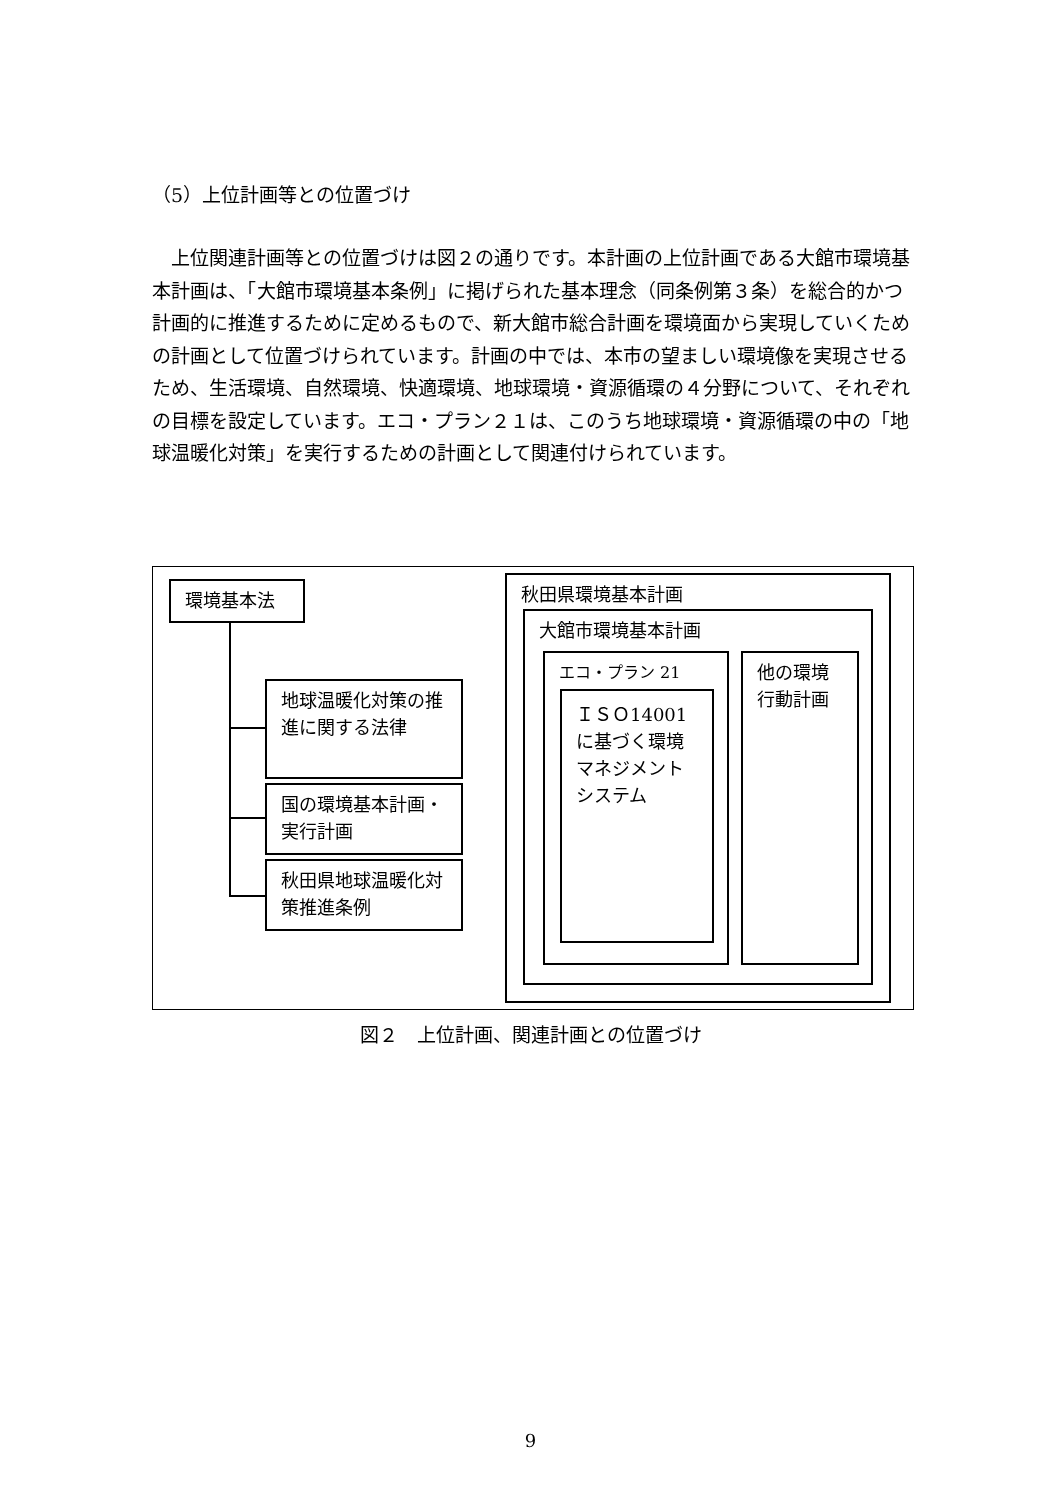（5）上位計画等との位置づけ
　上位関連計画等との位置づけは図２の通りです。本計画の上位計画である大館市環境基本計画は、「大館市環境基本条例」に掲げられた基本理念（同条例第３条）を総合的かつ計画的に推進するために定めるもので、新大館市総合計画を環境面から実現していくための計画として位置づけられています。計画の中では、本市の望ましい環境像を実現させるため、生活環境、自然環境、快適環境、地球環境・資源循環の４分野について、それぞれの目標を設定しています。エコ・プラン２１は、このうち地球環境・資源循環の中の「地球温暖化対策」を実行するための計画として関連付けられています。
環境基本法
地球温暖化対策の推進に関する法律
国の環境基本計画・実行計画
秋田県地球温暖化対策推進条例
秋田県環境基本計画
大館市環境基本計画
エコ・プラン 21
ＩＳＯ14001に基づく環境マネジメントシステム
他の環境行動計画
図２　上位計画、関連計画との位置づけ
9